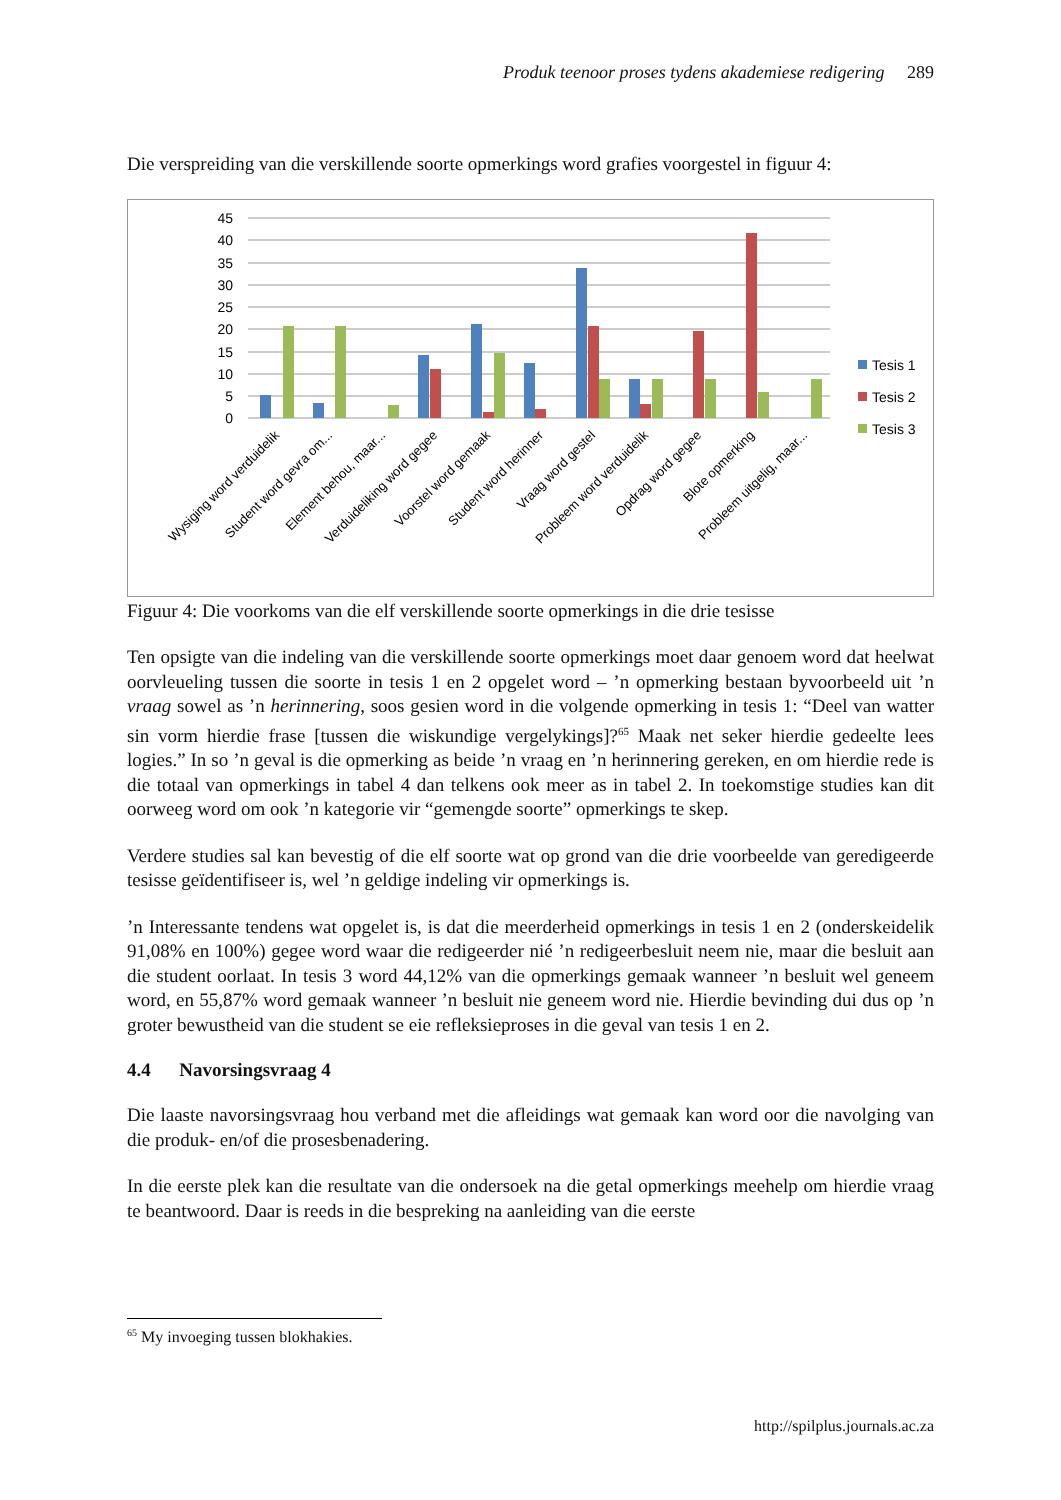Produk teenoor proses tydens akademiese redigering 289
Die verspreiding van die verskillende soorte opmerkings word grafies voorgestel in figuur 4:
45
40
35
30
25
20
15
10
5
0
Tesis 1
Tesis 2
Tesis 3
Wysiging word verduidelik
Student word gevra om...
Element behou, maar...
Verduideliking word gegee
Voorstel word gemaak
Student word herinner
Vraag word gestel
Probleem word verduidelik
Opdrag word gegee
Blote opmerking
Probleem uitgelig, maar...
Figuur 4: Die voorkoms van die elf verskillende soorte opmerkings in die drie tesisse
Ten opsigte van die indeling van die verskillende soorte opmerkings moet daar genoem word dat heelwat oorvleueling tussen die soorte in tesis 1 en 2 opgelet word – ’n opmerking bestaan byvoorbeeld uit ’n vraag sowel as ’n herinnering, soos gesien word in die volgende opmerking in tesis 1: “Deel van watter sin vorm hierdie frase [tussen die wiskundige vergelykings]?<sup>65</sup> Maak net seker hierdie gedeelte lees logies.” In so ’n geval is die opmerking as beide ’n vraag en ’n herinnering gereken, en om hierdie rede is die totaal van opmerkings in tabel 4 dan telkens ook meer as in tabel 2. In toekomstige studies kan dit oorweeg word om ook ’n kategorie vir “gemengde soorte” opmerkings te skep.
Verdere studies sal kan bevestig of die elf soorte wat op grond van die drie voorbeelde van geredigeerde tesisse geïdentifiseer is, wel ’n geldige indeling vir opmerkings is.
’n Interessante tendens wat opgelet is, is dat die meerderheid opmerkings in tesis 1 en 2 (onderskeidelik 91,08% en 100%) gegee word waar die redigeerder nié ’n redigeerbesluit neem nie, maar die besluit aan die student oorlaat. In tesis 3 word 44,12% van die opmerkings gemaak wanneer ’n besluit wel geneem word, en 55,87% word gemaak wanneer ’n besluit nie geneem word nie. Hierdie bevinding dui dus op ’n groter bewustheid van die student se eie refleksieproses in die geval van tesis 1 en 2.
4.4 Navorsingsvraag 4
Die laaste navorsingsvraag hou verband met die afleidings wat gemaak kan word oor die navolging van die produk- en/of die prosesbenadering.
In die eerste plek kan die resultate van die ondersoek na die getal opmerkings meehelp om hierdie vraag te beantwoord. Daar is reeds in die bespreking na aanleiding van die eerste
<sup>65</sup> My invoeging tussen blokhakies.
http://spilplus.journals.ac.za